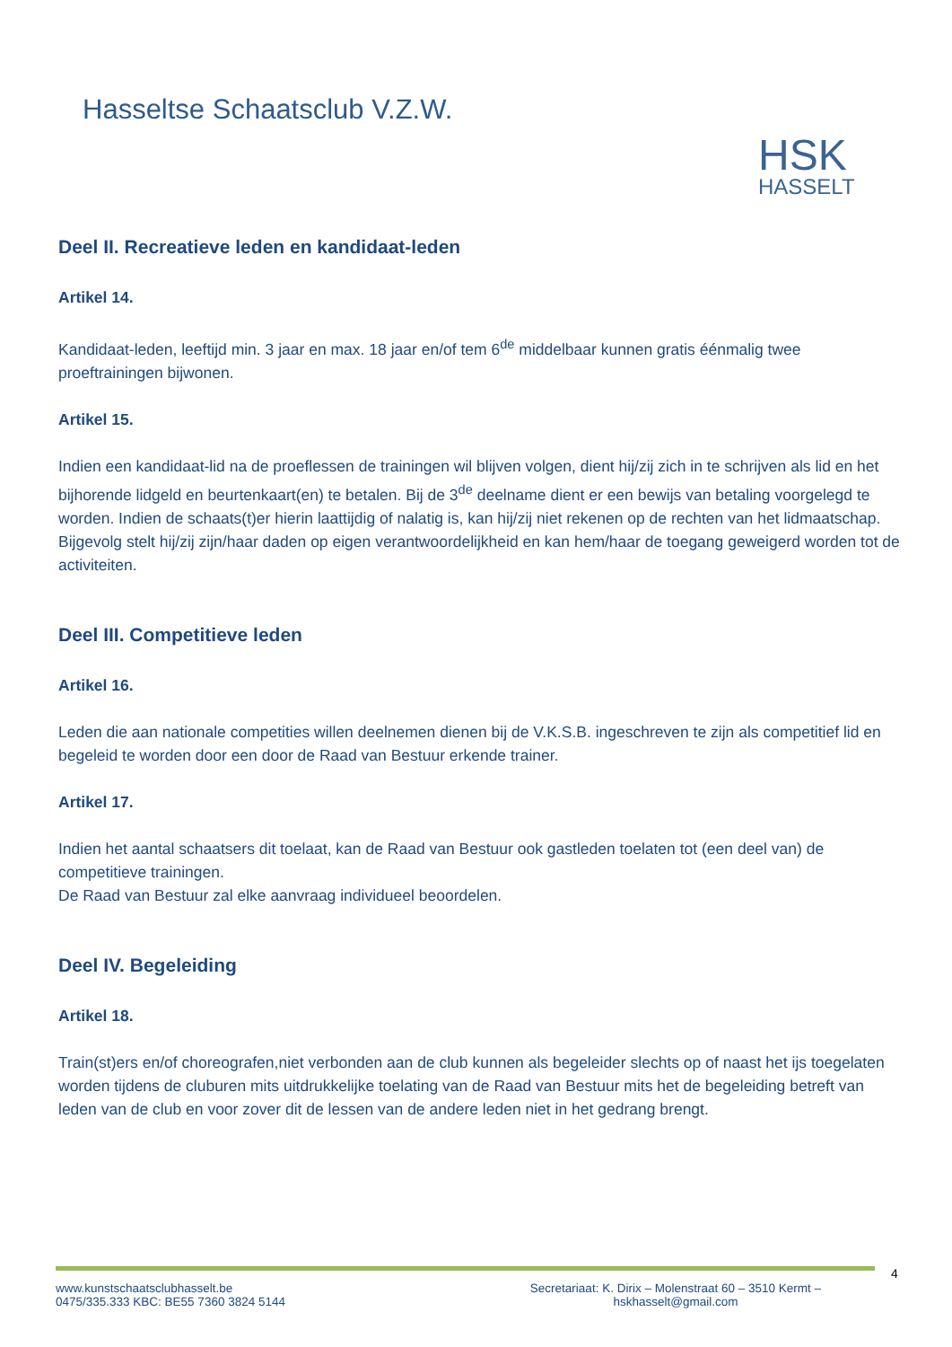Hasseltse Schaatsclub V.Z.W.
HSK
HASSELT
Deel II. Recreatieve leden en kandidaat-leden
Artikel 14.
Kandidaat-leden, leeftijd min. 3 jaar en max. 18 jaar en/of tem 6<sup>de</sup> middelbaar kunnen gratis éénmalig twee proeftrainingen bijwonen.
Artikel 15.
Indien een kandidaat-lid na de proeflessen de trainingen wil blijven volgen, dient hij/zij zich in te schrijven als lid en het bijhorende lidgeld en beurtenkaart(en) te betalen. Bij de 3<sup>de</sup> deelname dient er een bewijs van betaling voorgelegd te worden. Indien de schaats(t)er hierin laattijdig of nalatig is, kan hij/zij niet rekenen op de rechten van het lidmaatschap. Bijgevolg stelt hij/zij zijn/haar daden op eigen verantwoordelijkheid en kan hem/haar de toegang geweigerd worden tot de activiteiten.
Deel III. Competitieve leden
Artikel 16.
Leden die aan nationale competities willen deelnemen dienen bij de V.K.S.B. ingeschreven te zijn als competitief lid en begeleid te worden door een door de Raad van Bestuur erkende trainer.
Artikel 17.
Indien het aantal schaatsers dit toelaat, kan de Raad van Bestuur ook gastleden toelaten tot (een deel van) de competitieve trainingen.
De Raad van Bestuur zal elke aanvraag individueel beoordelen.
Deel IV. Begeleiding
Artikel 18.
Train(st)ers en/of choreografen,niet verbonden aan de club kunnen als begeleider slechts op of naast het ijs toegelaten worden tijdens de cluburen mits uitdrukkelijke toelating van de Raad van Bestuur mits het de begeleiding betreft van leden van de club en voor zover dit de lessen van de andere leden niet in het gedrang brengt.
www.kunstschaatsclubhasselt.be
0475/335.333 KBC: BE55 7360 3824 5144
Secretariaat: K. Dirix – Molenstraat 60 – 3510 Kermt –
hskhasselt@gmail.com
4